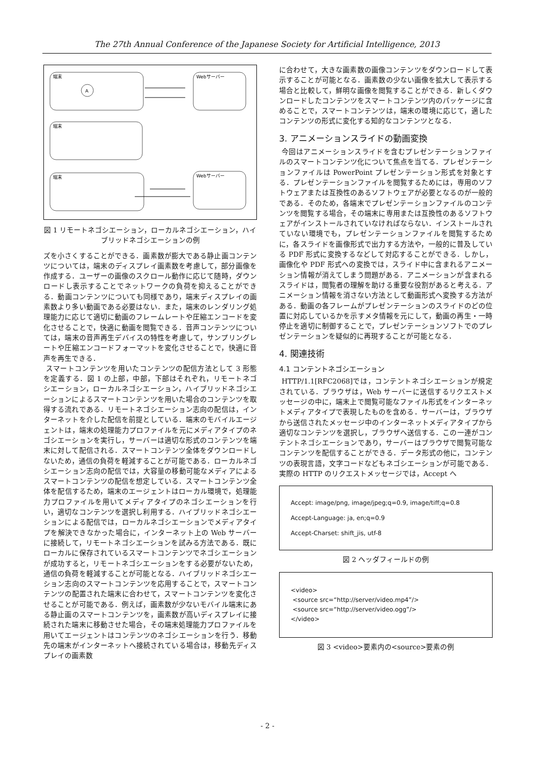The 27th Annual Conference of the Japanese Society for Artificial Intelligence, 2013
端末
A
Webサーバー
端末
端末
Webサーバー
図 1 リモートネゴシエーション，ローカルネゴシエーション，ハイブリッドネゴシエーションの例
ズを小さくすることができる．画素数が膨大である静止画コンテンツについては，端末のディスプレイ画素数を考慮して，部分画像を作成する．ユーザーの画像のスクロール動作に応じて随時，ダウンロードし表示することでネットワークの負荷を抑えることができる．動画コンテンツについても同様であり，端末ディスプレイの画素数より多い動画である必要はない．また，端末のレンダリング処理能力に応じて適切に動画のフレームレートや圧縮エンコードを変化させることで，快適に動画を閲覧できる．音声コンテンツについては，端末の音声再生デバイスの特性を考慮して，サンプリングレートや圧縮エンコードフォーマットを変化させることで，快適に音声を再生できる．
スマートコンテンツを用いたコンテンツの配信方法として 3 形態を定義する．図 1 の上部，中部，下部はそれぞれ，リモートネゴシエーション，ローカルネゴシエーション，ハイブリッドネゴシエーションによるスマートコンテンツを用いた場合のコンテンツを取得する流れである．リモートネゴシエーション志向の配信は，インターネットを介した配信を前提としている．端末のモバイルエージェントは，端末の処理能力プロファイルを元にメディアタイプのネゴシエーションを実行し，サーバーは適切な形式のコンテンツを端末に対して配信される．スマートコンテンツ全体をダウンロードしないため，通信の負荷を軽減することが可能である．ローカルネゴシエーション志向の配信では，大容量の移動可能なメディアによるスマートコンテンツの配信を想定している．スマートコンテンツ全体を配信するため，端末のエージェントはローカル環境で，処理能力プロファイルを用いてメディアタイプのネゴシエーションを行い，適切なコンテンツを選択し利用する．ハイブリッドネゴシエーションによる配信では，ローカルネゴシエーションでメディアタイプを解決できなかった場合に，インターネット上の Web サーバーに接続して，リモートネゴシエーションを試みる方法である．既にローカルに保存されているスマートコンテンツでネゴシエーションが成功すると，リモートネゴシエーションをする必要がないため，通信の負荷を軽減することが可能となる．ハイブリッドネゴシエーション志向のスマートコンテンツを応用することで，スマートコンテンツの配置された端末に合わせて，スマートコンテンツを変化させることが可能である．例えば，画素数が少ないモバイル端末にある静止画のスマートコンテンツを，画素数が高いディスプレイに接続された端末に移動させた場合，その端末処理能力プロファイルを用いてエージェントはコンテンツのネゴシエーションを行う．移動先の端末がインターネットへ接続されている場合は，移動先ディスプレイの画素数
に合わせて，大きな画素数の画像コンテンツをダウンロードして表示することが可能となる．画素数の少ない画像を拡大して表示する場合と比較して，鮮明な画像を閲覧することができる．新しくダウンロードしたコンテンツをスマートコンテンツ内のパッケージに含めることで，スマートコンテンツは，端末の環境に応じて，適したコンテンツの形式に変化する知的なコンテンツとなる．
3. アニメーションスライドの動画変換
今回はアニメーションスライドを含むプレゼンテーションファイルのスマートコンテンツ化について焦点を当てる．プレゼンテーションファイルは PowerPoint プレゼンテーション形式を対象とする．プレゼンテーションファイルを閲覧するためには，専用のソフトウェアまたは互換性のあるソフトウェアが必要となるのが一般的である．そのため，各端末でプレゼンテーションファイルのコンテンツを閲覧する場合，その端末に専用または互換性のあるソフトウェアがインストールされていなければならない．インストールされていない環境でも，プレゼンテーションファイルを閲覧するために，各スライドを画像形式で出力する方法や，一般的に普及している PDF 形式に変換するなどして対応することができる．しかし，画像化や PDF 形式への変換では，スライド中に含まれるアニメーション情報が消えてしまう問題がある．アニメーションが含まれるスライドは，閲覧者の理解を助ける重要な役割があると考える．アニメーション情報を消さない方法として動画形式へ変換する方法がある．動画の各フレームがプレゼンテーションのスライドのどの位置に対応しているかを示すメタ情報を元にして，動画の再生・一時停止を適切に制御することで，プレゼンテーションソフトでのプレゼンテーションを疑似的に再現することが可能となる．
4. 関連技術
4.1 コンテントネゴシエーション
HTTP/1.1[RFC2068]では，コンテントネゴシエーションが規定されている．ブラウザは，Web サーバーに送信するリクエストメッセージの中に，端末上で閲覧可能なファイル形式をインターネットメディアタイプで表現したものを含める．サーバーは，ブラウザから送信されたメッセージ中のインターネットメディアタイプから適切なコンテンツを選択し，ブラウザへ送信する．この一連がコンテントネゴシエーションであり，サーバーはブラウザで閲覧可能なコンテンツを配信することができる．データ形式の他に，コンテンツの表現言語，文字コードなどもネゴシエーションが可能である．実際の HTTP のリクエストメッセージでは，Accept へ
Accept: image/png, image/jpeg;q=0.9, image/tiff;q=0.8
Accept-Language: ja, en;q=0.9
Accept-Charset: shift_jis, utf-8
図 2 ヘッダフィールドの例
<video>
<source src=“http://server/video.mp4”/>
<source src=“http://server/video.ogg”/>
</video>
図 3 <video>要素内の<source>要素の例
- 2 -